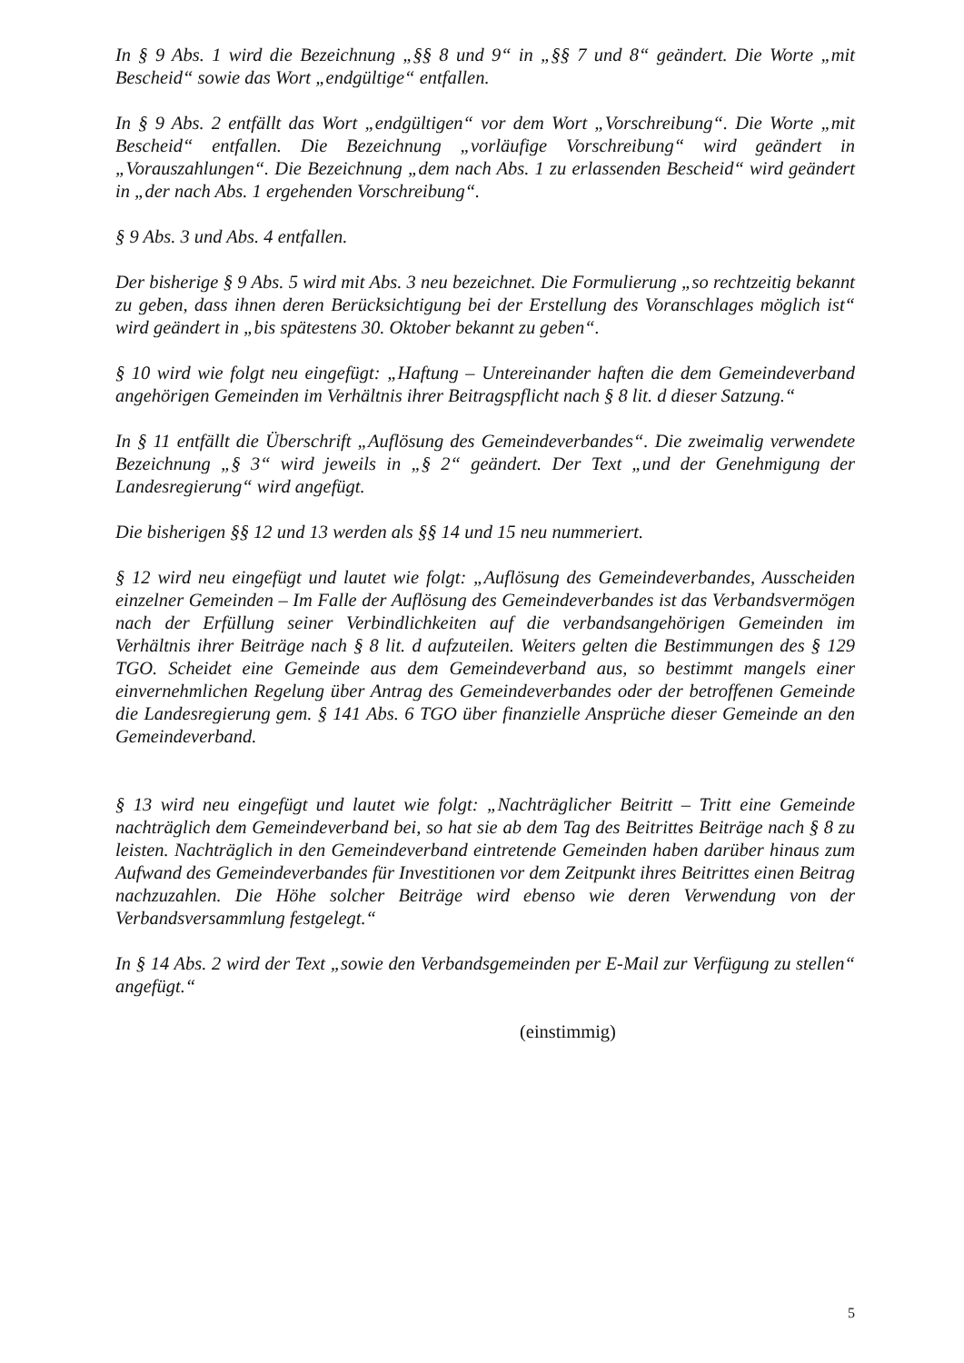In § 9 Abs. 1 wird die Bezeichnung „§§ 8 und 9“ in „§§ 7 und 8“ geändert. Die Worte „mit Bescheid“ sowie das Wort „endgültige“ entfallen.
In § 9 Abs. 2 entfällt das Wort „endgültigen“ vor dem Wort „Vorschreibung“. Die Worte „mit Bescheid“ entfallen. Die Bezeichnung „vorläufige Vorschreibung“ wird geändert in „Vorauszahlungen“. Die Bezeichnung „dem nach Abs. 1 zu erlassenden Bescheid“ wird geändert in „der nach Abs. 1 ergehenden Vorschreibung“.
§ 9 Abs. 3 und Abs. 4 entfallen.
Der bisherige § 9 Abs. 5 wird mit Abs. 3 neu bezeichnet. Die Formulierung „so rechtzeitig bekannt zu geben, dass ihnen deren Berücksichtigung bei der Erstellung des Voranschlages möglich ist“ wird geändert in „bis spätestens 30. Oktober bekannt zu geben“.
§ 10 wird wie folgt neu eingefügt: „Haftung – Untereinander haften die dem Gemeindeverband angehörigen Gemeinden im Verhältnis ihrer Beitragspflicht nach § 8 lit. d dieser Satzung.“
In § 11 entfällt die Überschrift „Auflösung des Gemeindeverbandes“. Die zweimalig verwendete Bezeichnung „§ 3“ wird jeweils in „§ 2“ geändert. Der Text „und der Genehmigung der Landesregierung“ wird angefügt.
Die bisherigen §§ 12 und 13 werden als §§ 14 und 15 neu nummeriert.
§ 12 wird neu eingefügt und lautet wie folgt: „Auflösung des Gemeindeverbandes, Ausscheiden einzelner Gemeinden – Im Falle der Auflösung des Gemeindeverbandes ist das Verbandsvermögen nach der Erfüllung seiner Verbindlichkeiten auf die verbandsangehörigen Gemeinden im Verhältnis ihrer Beiträge nach § 8 lit. d aufzuteilen. Weiters gelten die Bestimmungen des § 129 TGO. Scheidet eine Gemeinde aus dem Gemeindeverband aus, so bestimmt mangels einer einvernehmlichen Regelung über Antrag des Gemeindeverbandes oder der betroffenen Gemeinde die Landesregierung gem. § 141 Abs. 6 TGO über finanzielle Ansprüche dieser Gemeinde an den Gemeindeverband.
§ 13 wird neu eingefügt und lautet wie folgt: „Nachträglicher Beitritt – Tritt eine Gemeinde nachträglich dem Gemeindeverband bei, so hat sie ab dem Tag des Beitrittes Beiträge nach § 8 zu leisten. Nachträglich in den Gemeindeverband eintretende Gemeinden haben darüber hinaus zum Aufwand des Gemeindeverbandes für Investitionen vor dem Zeitpunkt ihres Beitrittes einen Beitrag nachzuzahlen. Die Höhe solcher Beiträge wird ebenso wie deren Verwendung von der Verbandsversammlung festgelegt.“
In § 14 Abs. 2 wird der Text „sowie den Verbandsgemeinden per E-Mail zur Verfügung zu stellen“ angefügt.“
(einstimmig)
5